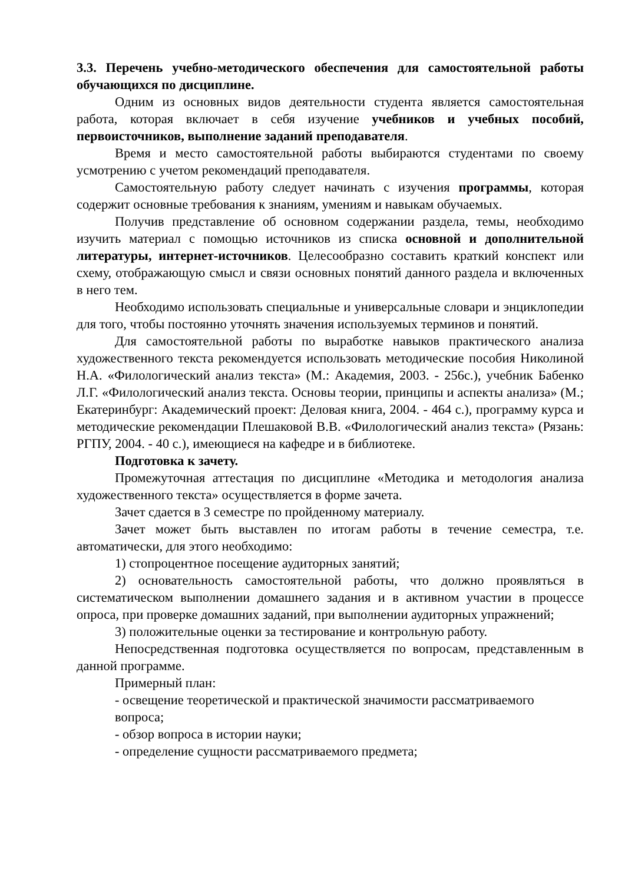3.3. Перечень учебно-методического обеспечения для самостоятельной работы обучающихся по дисциплине.
Одним из основных видов деятельности студента является самостоятельная работа, которая включает в себя изучение учебников и учебных пособий, первоисточников, выполнение заданий преподавателя.
Время и место самостоятельной работы выбираются студентами по своему усмотрению с учетом рекомендаций преподавателя.
Самостоятельную работу следует начинать с изучения программы, которая содержит основные требования к знаниям, умениям и навыкам обучаемых.
Получив представление об основном содержании раздела, темы, необходимо изучить материал с помощью источников из списка основной и дополнительной литературы, интернет-источников. Целесообразно составить краткий конспект или схему, отображающую смысл и связи основных понятий данного раздела и включенных в него тем.
Необходимо использовать специальные и универсальные словари и энциклопедии для того, чтобы постоянно уточнять значения используемых терминов и понятий.
Для самостоятельной работы по выработке навыков практического анализа художественного текста рекомендуется использовать методические пособия Николиной Н.А. «Филологический анализ текста» (М.: Академия, 2003. - 256с.), учебник Бабенко Л.Г. «Филологический анализ текста. Основы теории, принципы и аспекты анализа» (М.; Екатеринбург: Академический проект: Деловая книга, 2004. - 464 с.), программу курса и методические рекомендации Плешаковой В.В. «Филологический анализ текста» (Рязань: РГПУ, 2004. - 40 с.), имеющиеся на кафедре и в библиотеке.
Подготовка к зачету.
Промежуточная аттестация по дисциплине «Методика и методология анализа художественного текста» осуществляется в форме зачета.
Зачет сдается в 3 семестре по пройденному материалу.
Зачет может быть выставлен по итогам работы в течение семестра, т.е. автоматически, для этого необходимо:
1) стопроцентное посещение аудиторных занятий;
2) основательность самостоятельной работы, что должно проявляться в систематическом выполнении домашнего задания и в активном участии в процессе опроса, при проверке домашних заданий, при выполнении аудиторных упражнений;
3) положительные оценки за тестирование и контрольную работу.
Непосредственная подготовка осуществляется по вопросам, представленным в данной программе.
Примерный план:
- освещение теоретической и практической значимости рассматриваемого вопроса;
- обзор вопроса в истории науки;
- определение сущности рассматриваемого предмета;